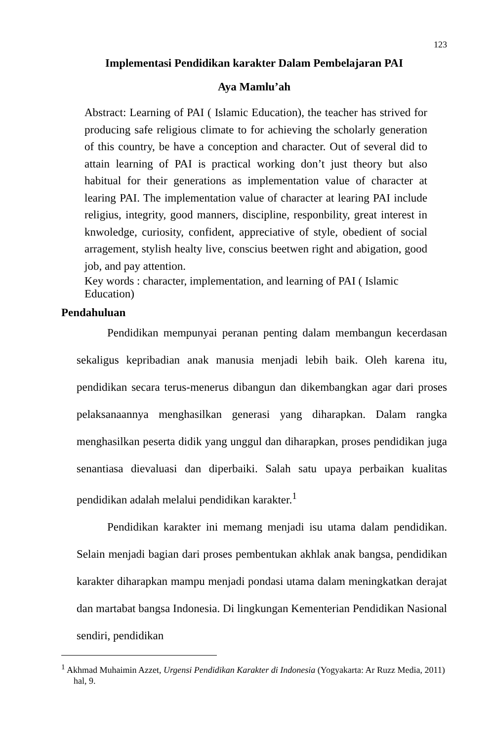123
Implementasi Pendidikan karakter Dalam Pembelajaran PAI
Aya Mamlu’ah
Abstract: Learning of PAI ( Islamic Education), the teacher has strived for producing safe religious climate to for achieving the scholarly generation of this country, be have a conception and character. Out of several did to attain learning of PAI is practical working don’t just theory but also habitual for their generations as implementation value of character at learing PAI. The implementation value of character at learing PAI include religius, integrity, good manners, discipline, responbility, great interest in knwoledge, curiosity, confident, appreciative of style, obedient of social arragement, stylish healty live, conscius beetwen right and abigation, good job, and pay attention.
Key words : character, implementation, and learning of PAI ( Islamic Education)
Pendahuluan
Pendidikan mempunyai peranan penting dalam membangun kecerdasan sekaligus kepribadian anak manusia menjadi lebih baik. Oleh karena itu, pendidikan secara terus-menerus dibangun dan dikembangkan agar dari proses pelaksanaannya menghasilkan generasi yang diharapkan. Dalam rangka menghasilkan peserta didik yang unggul dan diharapkan, proses pendidikan juga senantiasa dievaluasi dan diperbaiki. Salah satu upaya perbaikan kualitas pendidikan adalah melalui pendidikan karakter.<sup>1</sup>
Pendidikan karakter ini memang menjadi isu utama dalam pendidikan. Selain menjadi bagian dari proses pembentukan akhlak anak bangsa, pendidikan karakter diharapkan mampu menjadi pondasi utama dalam meningkatkan derajat dan martabat bangsa Indonesia. Di lingkungan Kementerian Pendidikan Nasional sendiri, pendidikan
<sup>1</sup> Akhmad Muhaimin Azzet, Urgensi Pendidikan Karakter di Indonesia (Yogyakarta: Ar Ruzz Media, 2011) hal, 9.